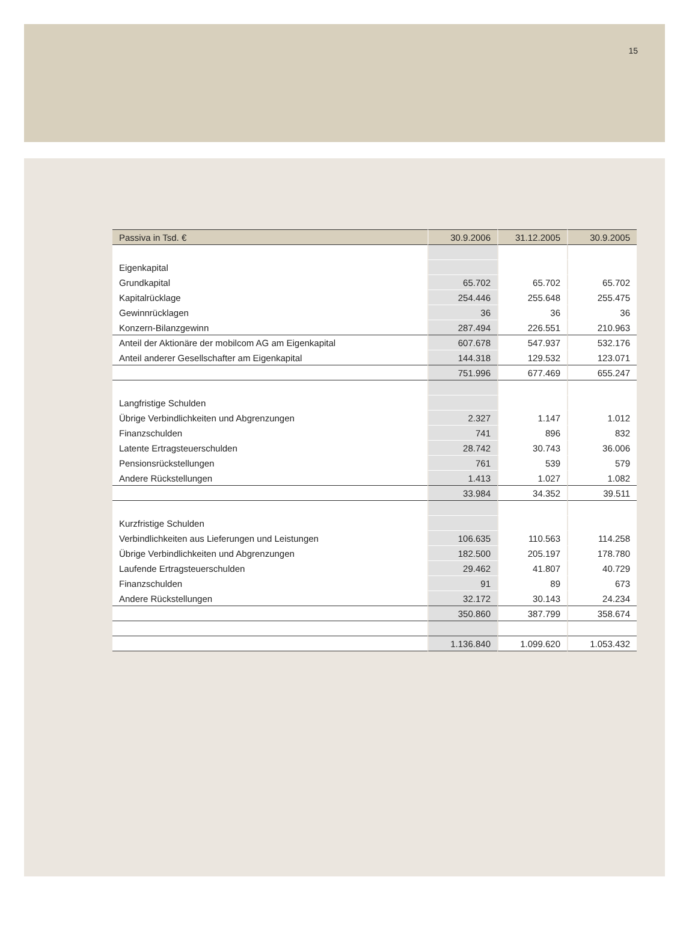15
| Passiva in Tsd. € | 30.9.2006 | 31.12.2005 | 30.9.2005 |
| --- | --- | --- | --- |
| Eigenkapital | | | |
| Grundkapital | 65.702 | 65.702 | 65.702 |
| Kapitalrücklage | 254.446 | 255.648 | 255.475 |
| Gewinnrücklagen | 36 | 36 | 36 |
| Konzern-Bilanzgewinn | 287.494 | 226.551 | 210.963 |
| Anteil der Aktionäre der mobilcom AG am Eigenkapital | 607.678 | 547.937 | 532.176 |
| Anteil anderer Gesellschafter am Eigenkapital | 144.318 | 129.532 | 123.071 |
| | 751.996 | 677.469 | 655.247 |
| Langfristige Schulden | | | |
| Übrige Verbindlichkeiten und Abgrenzungen | 2.327 | 1.147 | 1.012 |
| Finanzschulden | 741 | 896 | 832 |
| Latente Ertragsteuerschulden | 28.742 | 30.743 | 36.006 |
| Pensionsrückstellungen | 761 | 539 | 579 |
| Andere Rückstellungen | 1.413 | 1.027 | 1.082 |
| | 33.984 | 34.352 | 39.511 |
| Kurzfristige Schulden | | | |
| Verbindlichkeiten aus Lieferungen und Leistungen | 106.635 | 110.563 | 114.258 |
| Übrige Verbindlichkeiten und Abgrenzungen | 182.500 | 205.197 | 178.780 |
| Laufende Ertragsteuerschulden | 29.462 | 41.807 | 40.729 |
| Finanzschulden | 91 | 89 | 673 |
| Andere Rückstellungen | 32.172 | 30.143 | 24.234 |
| | 350.860 | 387.799 | 358.674 |
| | 1.136.840 | 1.099.620 | 1.053.432 |